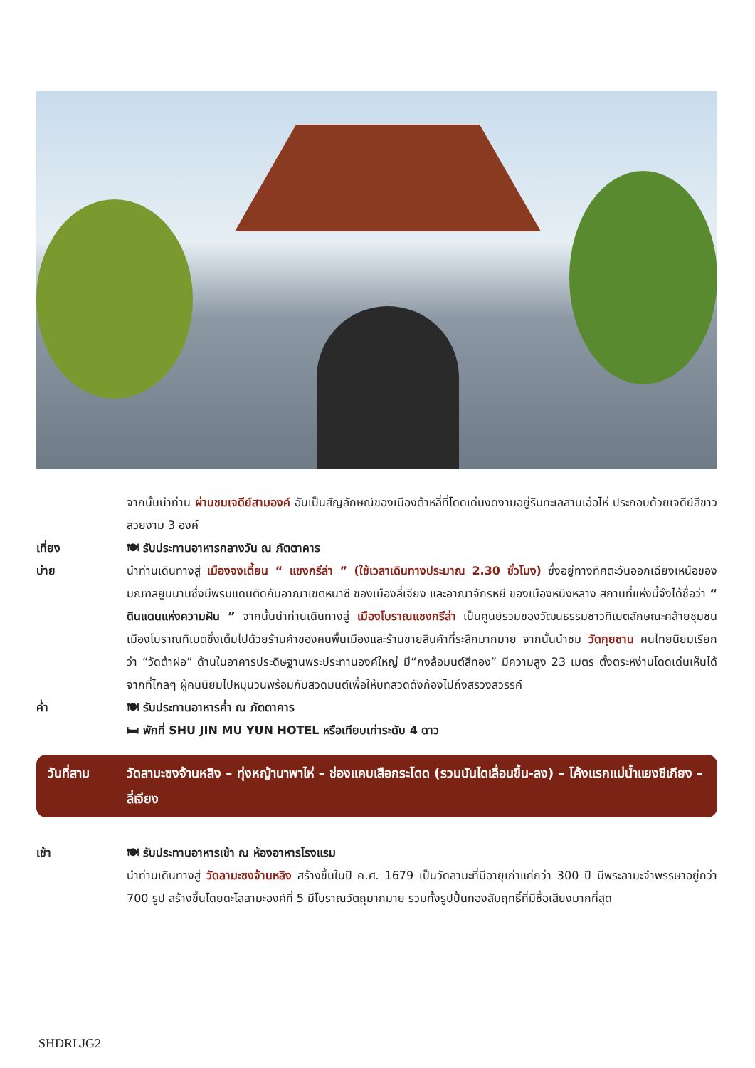จากนั้นนำท่าน ผ่านชมเจดีย์สามองค์ อันเป็นสัญลักษณ์ของเมืองต้าหลี่ที่โดดเด่นงดงามอยู่ริมทะเลสาบเอ๋อไห่ ประกอบด้วยเจดีย์สีขาวสวยงาม 3 องค์
เที่ยง 🍽 รับประทานอาหารกลางวัน ณ ภัตตาคาร
บ่าย นำท่านเดินทางสู่ เมืองจงเตี้ยน “ แชงกรีล่า ” (ใช้เวลาเดินทางประมาณ 2.30 ชั่วโมง) ซึ่งอยู่ทางทิศตะวันออกเฉียงเหนือของมณฑลยูนนานซึ่งมีพรมแดนติดกับอาณาเขตหนาซี ของเมืองลี่เจียง และอาณาจักรหยี ของเมืองหนิงหลาง สถานที่แห่งนี้จึงได้ชื่อว่า “ ดินแดนแห่งความฝัน ” จากนั้นนำท่านเดินทางสู่ เมืองโบราณแชงกรีล่า เป็นศูนย์รวมของวัฒนธรรมชาวทิเบตลักษณะคล้ายชุมชนเมืองโบราณทิเบตซึ่งเต็มไปด้วยร้านค้าของคนพื้นเมืองและร้านขายสินค้าที่ระลึกมากมาย จากนั้นนำชม วัดกุยซาน คนไทยนิยมเรียกว่า “วัดต้าฝอ” ด้านในอาคารประดิษฐานพระประทานองค์ใหญ่ มี“กงล้อมนต์สีทอง” มีความสูง 23 เมตร ตั้งตระหง่านโดดเด่นเห็นได้จากที่ไกลๆ ผู้คนนิยมไปหมุนวนพร้อมกับสวดมนต์เพื่อให้บทสวดดังก้องไปถึงสรวงสวรรค์
ค่ำ 🍽 รับประทานอาหารค่ำ ณ ภัตตาคาร
🛏 พักที่ SHU JIN MU YUN HOTEL หรือเทียบเท่าระดับ 4 ดาว
วันที่สาม วัดลามะซงจ้านหลิง – ทุ่งหญ้านาพาไห่ – ช่องแคบเสือกระโดด (รวมบันไดเลื่อนขึ้น-ลง) – โค้งแรกแม่น้ำแยงซีเกียง – ลี่เจียง
เช้า 🍽 รับประทานอาหารเช้า ณ ห้องอาหารโรงแรม
นำท่านเดินทางสู่ วัดลามะซงจ้านหลิง สร้างขึ้นในปี ค.ศ. 1679 เป็นวัดลามะที่มีอายุเก่าแก่กว่า 300 ปี มีพระลามะจำพรรษาอยู่กว่า 700 รูป สร้างขึ้นโดยดะไลลามะองค์ที่ 5 มีโบราณวัตถุมากมาย รวมทั้งรูปปั้นทองสัมฤทธิ์ที่มีชื่อเสียงมากที่สุด
SHDRLJG2